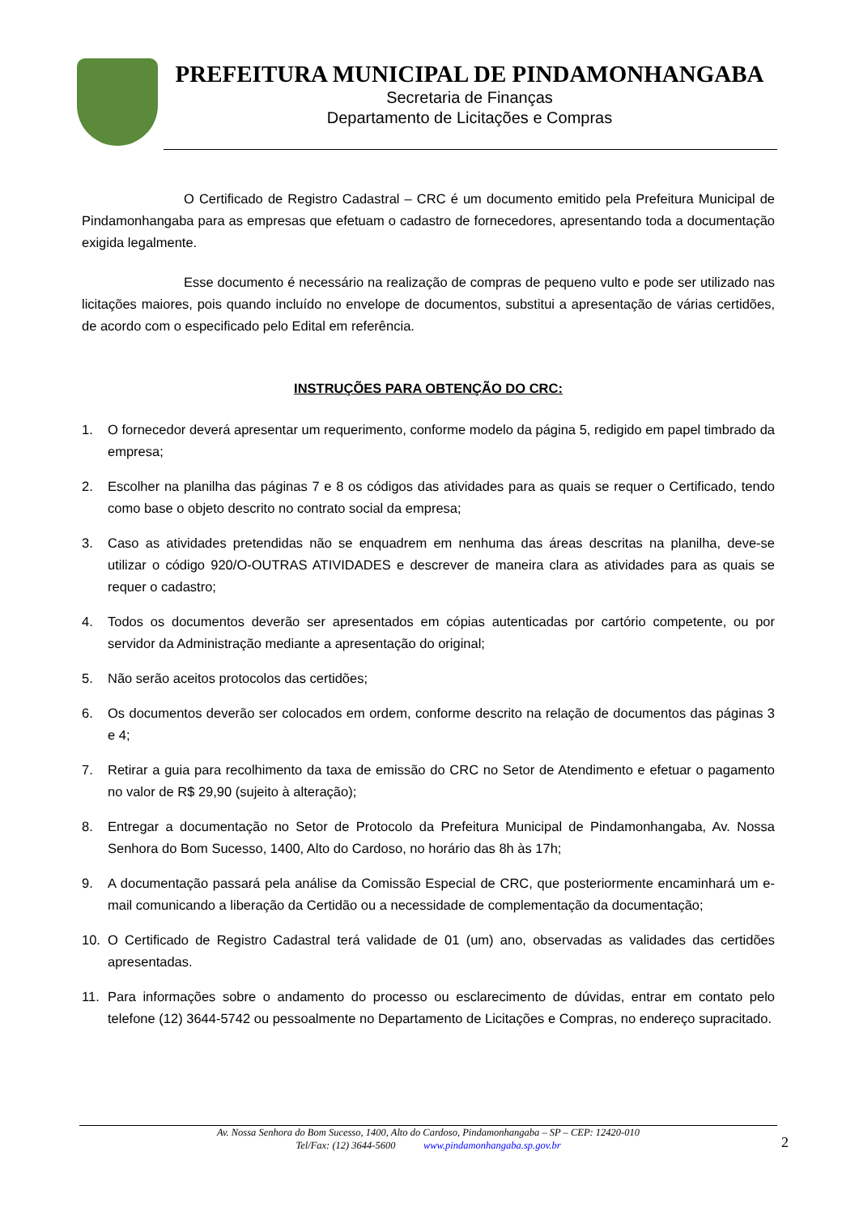PREFEITURA MUNICIPAL DE PINDAMONHANGABA
Secretaria de Finanças
Departamento de Licitações e Compras
O Certificado de Registro Cadastral – CRC é um documento emitido pela Prefeitura Municipal de Pindamonhangaba para as empresas que efetuam o cadastro de fornecedores, apresentando toda a documentação exigida legalmente.
Esse documento é necessário na realização de compras de pequeno vulto e pode ser utilizado nas licitações maiores, pois quando incluído no envelope de documentos, substitui a apresentação de várias certidões, de acordo com o especificado pelo Edital em referência.
INSTRUÇÕES PARA OBTENÇÃO DO CRC:
1. O fornecedor deverá apresentar um requerimento, conforme modelo da página 5, redigido em papel timbrado da empresa;
2. Escolher na planilha das páginas 7 e 8 os códigos das atividades para as quais se requer o Certificado, tendo como base o objeto descrito no contrato social da empresa;
3. Caso as atividades pretendidas não se enquadrem em nenhuma das áreas descritas na planilha, deve-se utilizar o código 920/O-OUTRAS ATIVIDADES e descrever de maneira clara as atividades para as quais se requer o cadastro;
4. Todos os documentos deverão ser apresentados em cópias autenticadas por cartório competente, ou por servidor da Administração mediante a apresentação do original;
5. Não serão aceitos protocolos das certidões;
6. Os documentos deverão ser colocados em ordem, conforme descrito na relação de documentos das páginas 3 e 4;
7. Retirar a guia para recolhimento da taxa de emissão do CRC no Setor de Atendimento e efetuar o pagamento no valor de R$ 29,90 (sujeito à alteração);
8. Entregar a documentação no Setor de Protocolo da Prefeitura Municipal de Pindamonhangaba, Av. Nossa Senhora do Bom Sucesso, 1400, Alto do Cardoso, no horário das 8h às 17h;
9. A documentação passará pela análise da Comissão Especial de CRC, que posteriormente encaminhará um e-mail comunicando a liberação da Certidão ou a necessidade de complementação da documentação;
10. O Certificado de Registro Cadastral terá validade de 01 (um) ano, observadas as validades das certidões apresentadas.
11. Para informações sobre o andamento do processo ou esclarecimento de dúvidas, entrar em contato pelo telefone (12) 3644-5742 ou pessoalmente no Departamento de Licitações e Compras, no endereço supracitado.
Av. Nossa Senhora do Bom Sucesso, 1400, Alto do Cardoso, Pindamonhangaba – SP – CEP: 12420-010
Tel/Fax: (12) 3644-5600 www.pindamonhangaba.sp.gov.br
2